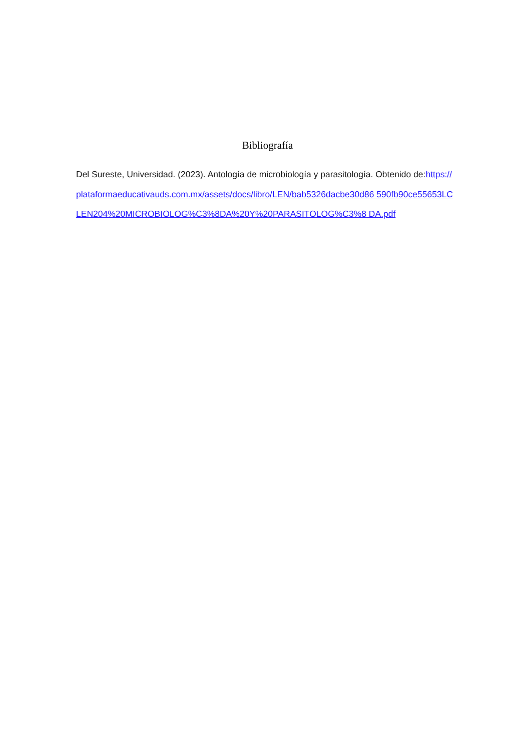Bibliografía
Del Sureste, Universidad. (2023). Antología de microbiología y parasitología. Obtenido de:https://plataformaeducativauds.com.mx/assets/docs/libro/LEN/bab5326dacbe30d86 590fb90ce55653LCLEN204%20MICROBIOLOG%C3%8DA%20Y%20PARASITOLOG%C3%8 DA.pdf